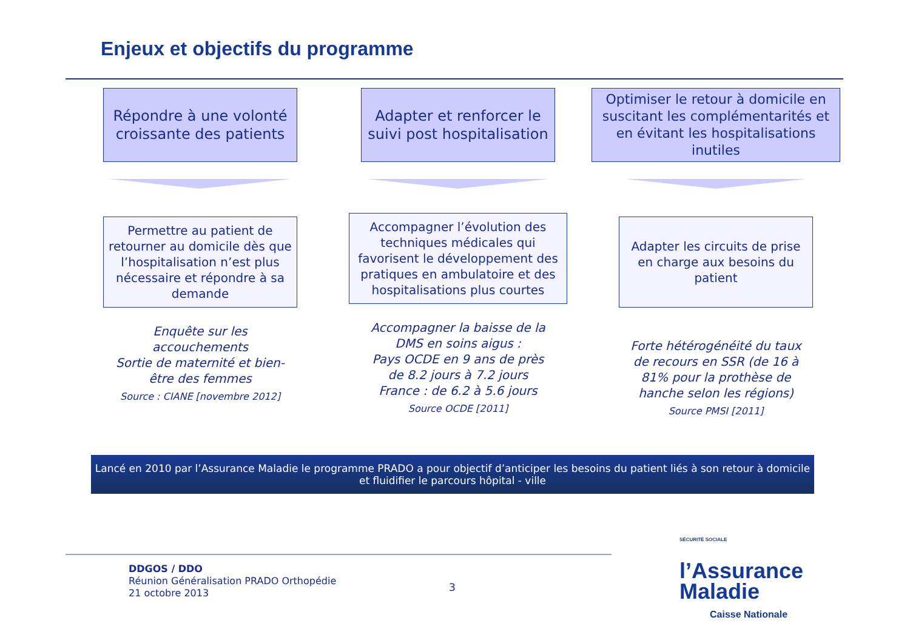Enjeux et objectifs du programme
Répondre à une volonté croissante des patients
Permettre au patient de retourner au domicile dès que l’hospitalisation n’est plus nécessaire et répondre à sa demande
Enquête sur les accouchements
Sortie de maternité et bien-être des femmes
Source : CIANE [novembre 2012]
Adapter et renforcer le suivi post hospitalisation
Accompagner l’évolution des techniques médicales qui favorisent le développement des pratiques en ambulatoire et des hospitalisations plus courtes
Accompagner la baisse de la DMS en soins aigus :
Pays OCDE en 9 ans de près de 8.2 jours à 7.2 jours
France : de 6.2 à 5.6 jours
Source OCDE [2011]
Optimiser le retour à domicile en suscitant les complémentarités et en évitant les hospitalisations inutiles
Adapter les circuits de prise en charge aux besoins du patient
Forte hétérogénéité du taux de recours en SSR (de 16 à 81% pour la prothèse de hanche selon les régions)
Source PMSI [2011]
Lancé en 2010 par l’Assurance Maladie le programme PRADO a pour objectif d’anticiper les besoins du patient liés à son retour à domicile et fluidifier le parcours hôpital - ville
DDGOS / DDO
Réunion Généralisation PRADO Orthopédie
21 octobre 2013
3
SÉCURITÉ SOCIALE
l’Assurance
Maladie
Caisse Nationale